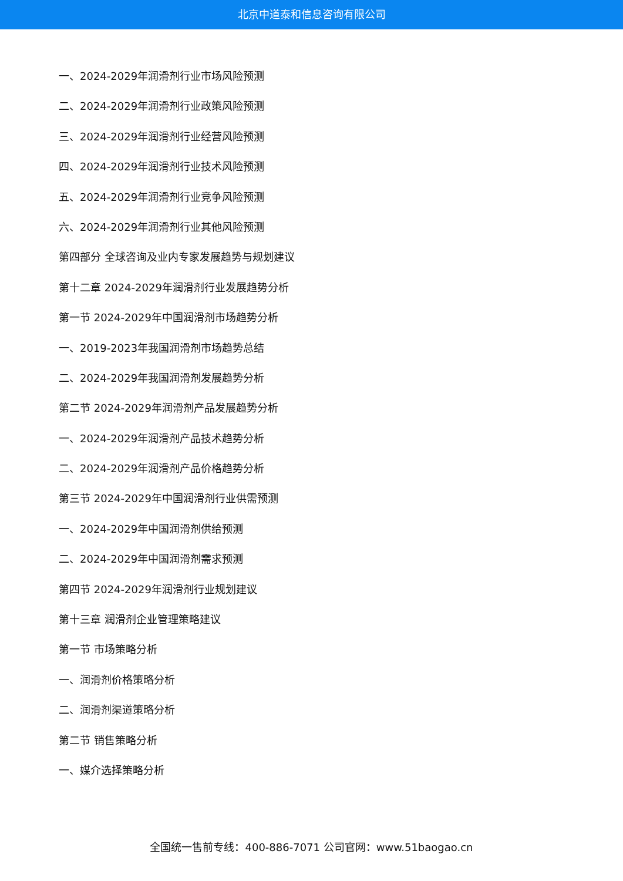北京中道泰和信息咨询有限公司
一、2024-2029年润滑剂行业市场风险预测
二、2024-2029年润滑剂行业政策风险预测
三、2024-2029年润滑剂行业经营风险预测
四、2024-2029年润滑剂行业技术风险预测
五、2024-2029年润滑剂行业竞争风险预测
六、2024-2029年润滑剂行业其他风险预测
第四部分 全球咨询及业内专家发展趋势与规划建议
第十二章 2024-2029年润滑剂行业发展趋势分析
第一节 2024-2029年中国润滑剂市场趋势分析
一、2019-2023年我国润滑剂市场趋势总结
二、2024-2029年我国润滑剂发展趋势分析
第二节 2024-2029年润滑剂产品发展趋势分析
一、2024-2029年润滑剂产品技术趋势分析
二、2024-2029年润滑剂产品价格趋势分析
第三节 2024-2029年中国润滑剂行业供需预测
一、2024-2029年中国润滑剂供给预测
二、2024-2029年中国润滑剂需求预测
第四节 2024-2029年润滑剂行业规划建议
第十三章 润滑剂企业管理策略建议
第一节 市场策略分析
一、润滑剂价格策略分析
二、润滑剂渠道策略分析
第二节 销售策略分析
一、媒介选择策略分析
全国统一售前专线：400-886-7071 公司官网：www.51baogao.cn